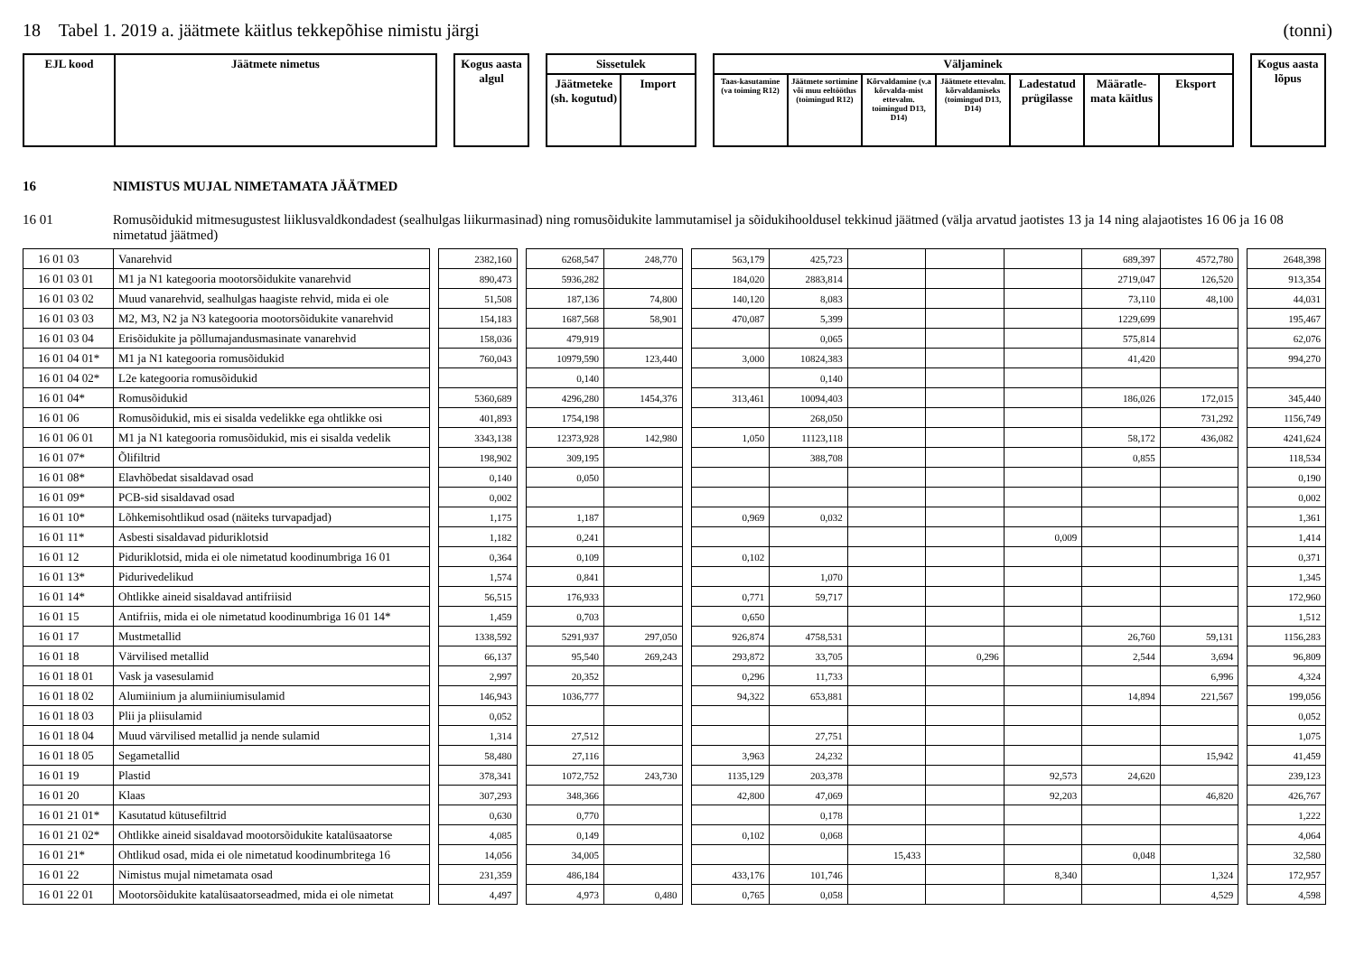18 Tabel 1. 2019 a. jäätmete käitlus tekkepõhise nimistu järgi (tonni)
| EJL kood | Jäätmete nimetus | | Kogus aasta algul | | Sissetulek | | | Väljaminek | | | | | | | | Kogus aasta lõpus |
| | | | | | Jäätmeteke (sh. kogutud) | Import | | Taas-kasutamine (va toiming R12) | Jäätmete sortimine või muu eeltöötlus (toimingud R12) | Kõrvaldamine (v.a kõrvalda-mist ettevalm. toimingud D13, D14) | Jäätmete ettevalm. kõrvaldamiseks (toimingud D13, D14) | Ladestatud prügilasse | Määratle-mata käitlus | Eksport | | |
16 NIMISTUS MUJAL NIMETAMATA JÄÄTMED
16 01 Romusõidukid mitmesugustest liiklusvaldkondadest (sealhulgas liikurmasinad) ning romusõidukite lammutamisel ja sõidukihooldusel tekkinud jäätmed (välja arvatud jaotistes 13 ja 14 ning alajaotistes 16 06 ja 16 08 nimetatud jäätmed)
| 16 01 03 | Vanarehvid | | 2382,160 | | 6268,547 | 248,770 | | 563,179 | 425,723 | | | | 689,397 | 4572,780 | | 2648,398 |
| 16 01 03 01 | M1 ja N1 kategooria mootorsõidukite vanarehvid | | 890,473 | | 5936,282 | | | 184,020 | 2883,814 | | | | 2719,047 | 126,520 | | 913,354 |
| 16 01 03 02 | Muud vanarehvid, sealhulgas haagiste rehvid, mida ei ole | | 51,508 | | 187,136 | 74,800 | | 140,120 | 8,083 | | | | 73,110 | 48,100 | | 44,031 |
| 16 01 03 03 | M2, M3, N2 ja N3 kategooria mootorsõidukite vanarehvid | | 154,183 | | 1687,568 | 58,901 | | 470,087 | 5,399 | | | | 1229,699 | | | 195,467 |
| 16 01 03 04 | Erisõidukite ja põllumajandusmasinate vanarehvid | | 158,036 | | 479,919 | | | | 0,065 | | | | 575,814 | | | 62,076 |
| 16 01 04 01* | M1 ja N1 kategooria romusõidukid | | 760,043 | | 10979,590 | 123,440 | | 3,000 | 10824,383 | | | | 41,420 | | | 994,270 |
| 16 01 04 02* | L2e kategooria romusõidukid | | | | 0,140 | | | | 0,140 | | | | | | | |
| 16 01 04* | Romusõidukid | | 5360,689 | | 4296,280 | 1454,376 | | 313,461 | 10094,403 | | | | 186,026 | 172,015 | | 345,440 |
| 16 01 06 | Romusõidukid, mis ei sisalda vedelikke ega ohtlikke osi | | 401,893 | | 1754,198 | | | | 268,050 | | | | | 731,292 | | 1156,749 |
| 16 01 06 01 | M1 ja N1 kategooria romusõidukid, mis ei sisalda vedelik | | 3343,138 | | 12373,928 | 142,980 | | 1,050 | 11123,118 | | | | 58,172 | 436,082 | | 4241,624 |
| 16 01 07* | Õlifiltrid | | 198,902 | | 309,195 | | | | 388,708 | | | | 0,855 | | | 118,534 |
| 16 01 08* | Elavhõbedat sisaldavad osad | | 0,140 | | 0,050 | | | | | | | | | | | 0,190 |
| 16 01 09* | PCB-sid sisaldavad osad | | 0,002 | | | | | | | | | | | | | 0,002 |
| 16 01 10* | Lõhkemisohtlikud osad (näiteks turvapadjad) | | 1,175 | | 1,187 | | | 0,969 | 0,032 | | | | | | | 1,361 |
| 16 01 11* | Asbesti sisaldavad piduriklotsid | | 1,182 | | 0,241 | | | | | | | 0,009 | | | | 1,414 |
| 16 01 12 | Piduriklotsid, mida ei ole nimetatud koodinumbriga 16 01 | | 0,364 | | 0,109 | | | 0,102 | | | | | | | | 0,371 |
| 16 01 13* | Pidurivedelikud | | 1,574 | | 0,841 | | | | 1,070 | | | | | | | 1,345 |
| 16 01 14* | Ohtlikke aineid sisaldavad antifriisid | | 56,515 | | 176,933 | | | 0,771 | 59,717 | | | | | | | 172,960 |
| 16 01 15 | Antifriis, mida ei ole nimetatud koodinumbriga 16 01 14* | | 1,459 | | 0,703 | | | 0,650 | | | | | | | | 1,512 |
| 16 01 17 | Mustmetallid | | 1338,592 | | 5291,937 | 297,050 | | 926,874 | 4758,531 | | | | 26,760 | 59,131 | | 1156,283 |
| 16 01 18 | Värvilised metallid | | 66,137 | | 95,540 | 269,243 | | 293,872 | 33,705 | | 0,296 | | 2,544 | 3,694 | | 96,809 |
| 16 01 18 01 | Vask ja vasesulamid | | 2,997 | | 20,352 | | | 0,296 | 11,733 | | | | | 6,996 | | 4,324 |
| 16 01 18 02 | Alumiinium ja alumiiniumisulamid | | 146,943 | | 1036,777 | | | 94,322 | 653,881 | | | | 14,894 | 221,567 | | 199,056 |
| 16 01 18 03 | Plii ja pliisulamid | | 0,052 | | | | | | | | | | | | | 0,052 |
| 16 01 18 04 | Muud värvilised metallid ja nende sulamid | | 1,314 | | 27,512 | | | | 27,751 | | | | | | | 1,075 |
| 16 01 18 05 | Segametallid | | 58,480 | | 27,116 | | | 3,963 | 24,232 | | | | | 15,942 | | 41,459 |
| 16 01 19 | Plastid | | 378,341 | | 1072,752 | 243,730 | | 1135,129 | 203,378 | | | 92,573 | 24,620 | | | 239,123 |
| 16 01 20 | Klaas | | 307,293 | | 348,366 | | | 42,800 | 47,069 | | | 92,203 | | 46,820 | | 426,767 |
| 16 01 21 01* | Kasutatud kütusefiltrid | | 0,630 | | 0,770 | | | | 0,178 | | | | | | | 1,222 |
| 16 01 21 02* | Ohtlikke aineid sisaldavad mootorsõidukite katalüsaatorse | | 4,085 | | 0,149 | | | 0,102 | 0,068 | | | | | | | 4,064 |
| 16 01 21* | Ohtlikud osad, mida ei ole nimetatud koodinumbritega 16 | | 14,056 | | 34,005 | | | | | 15,433 | | | 0,048 | | | 32,580 |
| 16 01 22 | Nimistus mujal nimetamata osad | | 231,359 | | 486,184 | | | 433,176 | 101,746 | | | 8,340 | | 1,324 | | 172,957 |
| 16 01 22 01 | Mootorsõidukite katalüsaatorseadmed, mida ei ole nimetat | | 4,497 | | 4,973 | 0,480 | | 0,765 | 0,058 | | | | | 4,529 | | 4,598 |